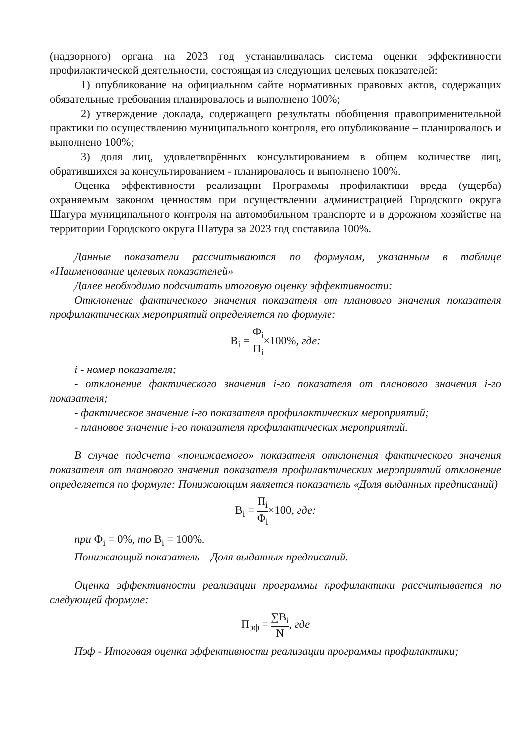(надзорного) органа на 2023 год устанавливалась система оценки эффективности профилактической деятельности, состоящая из следующих целевых показателей:
1) опубликование на официальном сайте нормативных правовых актов, содержащих обязательные требования планировалось и выполнено 100%;
2) утверждение доклада, содержащего результаты обобщения правоприменительной практики по осуществлению муниципального контроля, его опубликование – планировалось и выполнено 100%;
3) доля лиц, удовлетворённых консультированием в общем количестве лиц, обратившихся за консультированием - планировалось и выполнено 100%.
Оценка эффективности реализации Программы профилактики вреда (ущерба) охраняемым законом ценностям при осуществлении администрацией Городского округа Шатура муниципального контроля на автомобильном транспорте и в дорожном хозяйстве на территории Городского округа Шатура за 2023 год составила 100%.
Данные показатели рассчитываются по формулам, указанным в таблице «Наименование целевых показателей»
Далее необходимо подсчитать итоговую оценку эффективности:
Отклонение фактического значения показателя от планового значения показателя профилактических мероприятий определяется по формуле:
B<sub>i</sub> = Ф<sub>i</sub> П<sub>i</sub>×100%, где:
i - номер показателя;
- отклонение фактического значения i-го показателя от планового значения i-го показателя;
- фактическое значение i-го показателя профилактических мероприятий;
- плановое значение i-го показателя профилактических мероприятий.
В случае подсчета «понижаемого» показателя отклонения фактического значения показателя от планового значения показателя профилактических мероприятий отклонение определяется по формуле: Понижающим является показатель «Доля выданных предписаний)
B<sub>i</sub> = П<sub>i</sub> Ф<sub>i</sub>×100, где:
при Ф<sub>i</sub> = 0%, то B<sub>i</sub> = 100%.
Понижающий показатель – Доля выданных предписаний.
Оценка эффективности реализации программы профилактики рассчитывается по следующей формуле:
П<sub>эф</sub> = ∑B<sub>i</sub> N, где
Пэф - Итоговая оценка эффективности реализации программы профилактики;